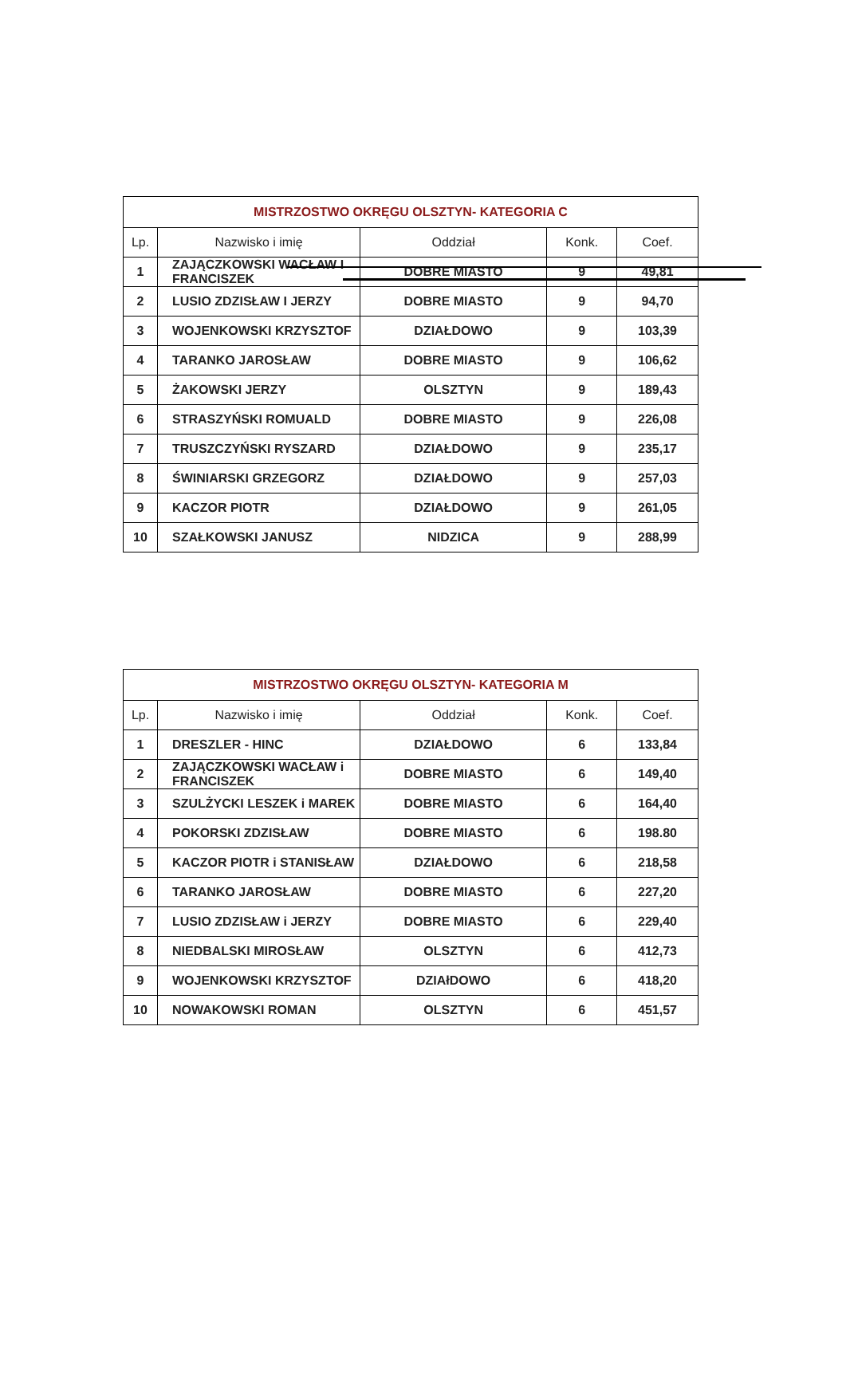| MISTRZOSTWO OKRĘGU OLSZTYN- KATEGORIA C | | | | |
| --- | --- | --- | --- | --- |
| Lp. | Nazwisko i imię | Oddział | Konk. | Coef. |
| 1 | ZAJĄCZKOWSKI WACŁAW I FRANCISZEK | DOBRE MIASTO | 9 | 49,81 |
| 2 | LUSIO ZDZISŁAW I JERZY | DOBRE MIASTO | 9 | 94,70 |
| 3 | WOJENKOWSKI KRZYSZTOF | DZIAŁDOWO | 9 | 103,39 |
| 4 | TARANKO JAROSŁAW | DOBRE MIASTO | 9 | 106,62 |
| 5 | ŻAKOWSKI JERZY | OLSZTYN | 9 | 189,43 |
| 6 | STRASZYŃSKI ROMUALD | DOBRE MIASTO | 9 | 226,08 |
| 7 | TRUSZCZYŃSKI RYSZARD | DZIAŁDOWO | 9 | 235,17 |
| 8 | ŚWINIARSKI GRZEGORZ | DZIAŁDOWO | 9 | 257,03 |
| 9 | KACZOR PIOTR | DZIAŁDOWO | 9 | 261,05 |
| 10 | SZAŁKOWSKI JANUSZ | NIDZICA | 9 | 288,99 |
| MISTRZOSTWO OKRĘGU OLSZTYN- KATEGORIA M | | | | |
| --- | --- | --- | --- | --- |
| Lp. | Nazwisko i imię | Oddział | Konk. | Coef. |
| 1 | DRESZLER - HINC | DZIAŁDOWO | 6 | 133,84 |
| 2 | ZAJĄCZKOWSKI WACŁAW i FRANCISZEK | DOBRE MIASTO | 6 | 149,40 |
| 3 | SZULŻYCKI LESZEK i MAREK | DOBRE MIASTO | 6 | 164,40 |
| 4 | POKORSKI ZDZISŁAW | DOBRE MIASTO | 6 | 198.80 |
| 5 | KACZOR PIOTR i STANISŁAW | DZIAŁDOWO | 6 | 218,58 |
| 6 | TARANKO JAROSŁAW | DOBRE MIASTO | 6 | 227,20 |
| 7 | LUSIO ZDZISŁAW i JERZY | DOBRE MIASTO | 6 | 229,40 |
| 8 | NIEDBALSKI MIROSŁAW | OLSZTYN | 6 | 412,73 |
| 9 | WOJENKOWSKI KRZYSZTOF | DZIAłDOWO | 6 | 418,20 |
| 10 | NOWAKOWSKI ROMAN | OLSZTYN | 6 | 451,57 |